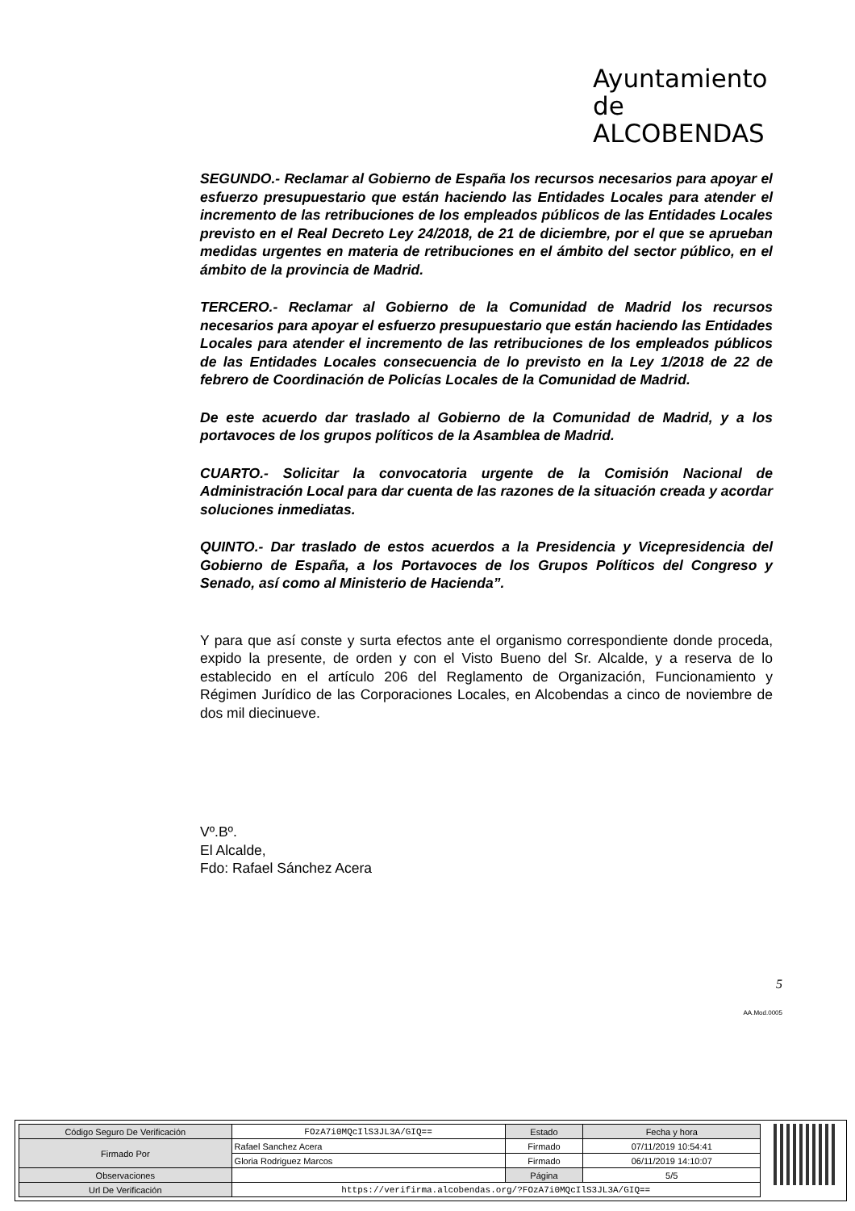Ayuntamiento de
ALCOBENDAS
SEGUNDO.- Reclamar al Gobierno de España los recursos necesarios para apoyar el esfuerzo presupuestario que están haciendo las Entidades Locales para atender el incremento de las retribuciones de los empleados públicos de las Entidades Locales previsto en el Real Decreto Ley 24/2018, de 21 de diciembre, por el que se aprueban medidas urgentes en materia de retribuciones en el ámbito del sector público, en el ámbito de la provincia de Madrid.
TERCERO.- Reclamar al Gobierno de la Comunidad de Madrid los recursos necesarios para apoyar el esfuerzo presupuestario que están haciendo las Entidades Locales para atender el incremento de las retribuciones de los empleados públicos de las Entidades Locales consecuencia de lo previsto en la Ley 1/2018 de 22 de febrero de Coordinación de Policías Locales de la Comunidad de Madrid.
De este acuerdo dar traslado al Gobierno de la Comunidad de Madrid, y a los portavoces de los grupos políticos de la Asamblea de Madrid.
CUARTO.- Solicitar la convocatoria urgente de la Comisión Nacional de Administración Local para dar cuenta de las razones de la situación creada y acordar soluciones inmediatas.
QUINTO.- Dar traslado de estos acuerdos a la Presidencia y Vicepresidencia del Gobierno de España, a los Portavoces de los Grupos Políticos del Congreso y Senado, así como al Ministerio de Hacienda”.
Y para que así conste y surta efectos ante el organismo correspondiente donde proceda, expido la presente, de orden y con el Visto Bueno del Sr. Alcalde, y a reserva de lo establecido en el artículo 206 del Reglamento de Organización, Funcionamiento y Régimen Jurídico de las Corporaciones Locales, en Alcobendas a cinco de noviembre de dos mil diecinueve.
Vº.Bº.
El Alcalde,
Fdo: Rafael Sánchez Acera
5
AA.Mod.0005
| Código Seguro De Verificación | FOzA7i0MQcIlS3JL3A/GIQ== | Estado | Fecha y hora |
| Firmado Por | Rafael Sanchez Acera | Firmado | 07/11/2019 10:54:41 |
| | Gloria Rodriguez Marcos | Firmado | 06/11/2019 14:10:07 |
| Observaciones | | Página | 5/5 |
| Url De Verificación | https://verifirma.alcobendas.org/?FOzA7i0MQcIlS3JL3A/GIQ== | | |